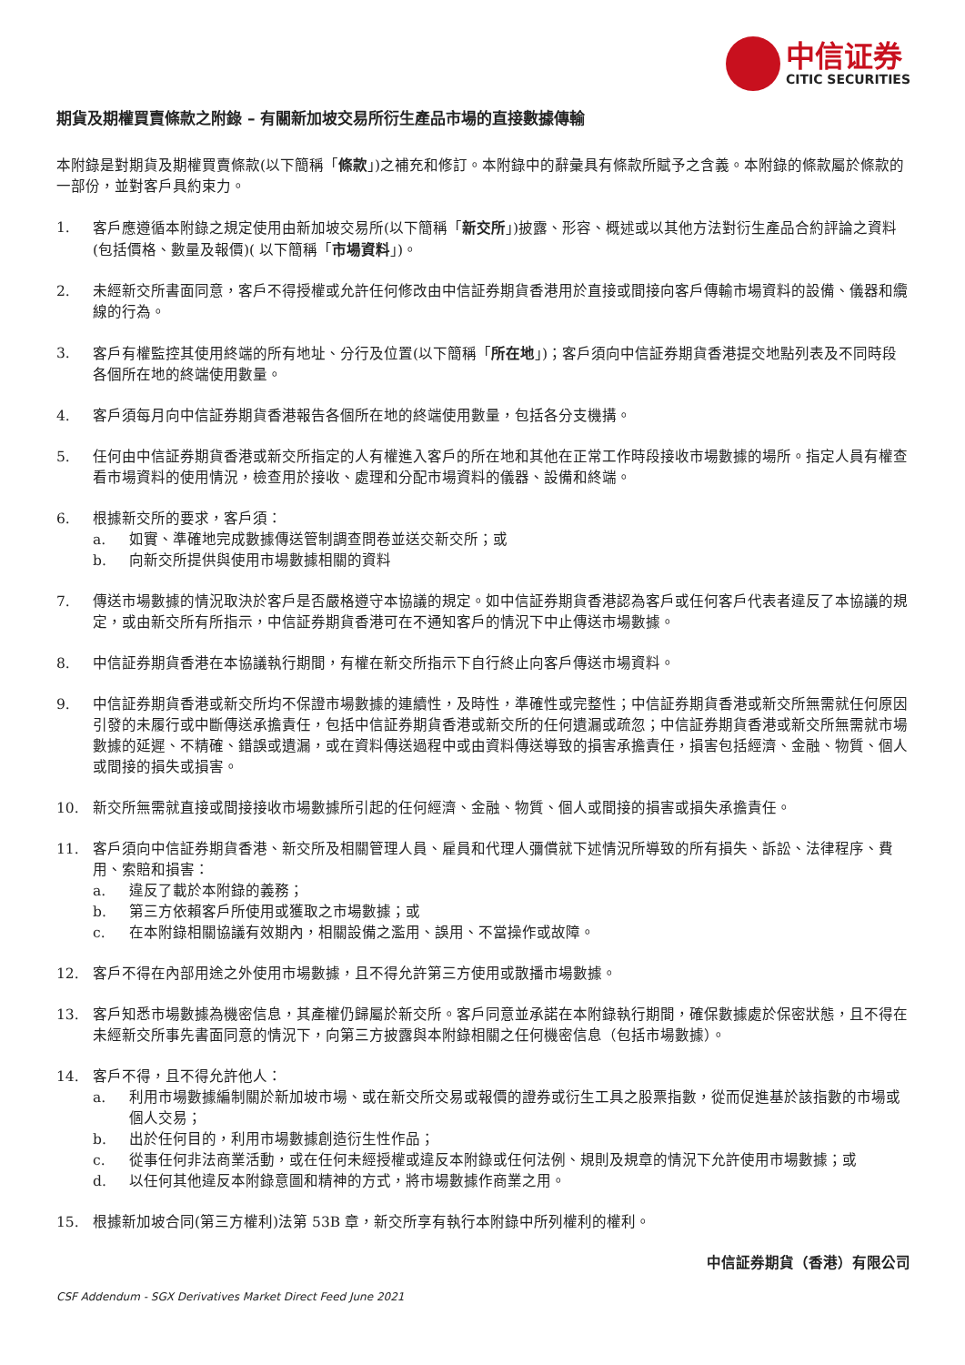中信证券
CITIC SECURITIES
期貨及期權買賣條款之附錄 – 有關新加坡交易所衍生產品市場的直接數據傳輸
本附錄是對期貨及期權買賣條款(以下簡稱「條款」)之補充和修訂。本附錄中的辭彙具有條款所賦予之含義。本附錄的條款屬於條款的一部份，並對客戶具約束力。
1. 客戶應遵循本附錄之規定使用由新加坡交易所(以下簡稱「新交所」)披露、形容、概述或以其他方法對衍生產品合約評論之資料(包括價格、數量及報價)( 以下簡稱「市場資料」)。
2. 未經新交所書面同意，客戶不得授權或允許任何修改由中信証券期貨香港用於直接或間接向客戶傳輸市場資料的設備、儀器和纜線的行為。
3. 客戶有權監控其使用終端的所有地址、分行及位置(以下簡稱「所在地」)；客戶須向中信証券期貨香港提交地點列表及不同時段各個所在地的終端使用數量。
4. 客戶須每月向中信証券期貨香港報告各個所在地的終端使用數量，包括各分支機搆。
5. 任何由中信証券期貨香港或新交所指定的人有權進入客戶的所在地和其他在正常工作時段接收市場數據的場所。指定人員有權查看市場資料的使用情況，檢查用於接收、處理和分配市場資料的儀器、設備和終端。
6. 根據新交所的要求，客戶須：
a. 如實、準確地完成數據傳送管制調查問卷並送交新交所；或
b. 向新交所提供與使用市場數據相關的資料
7. 傳送市場數據的情況取決於客戶是否嚴格遵守本協議的規定。如中信証券期貨香港認為客戶或任何客戶代表者違反了本協議的規定，或由新交所有所指示，中信証券期貨香港可在不通知客戶的情況下中止傳送市場數據。
8. 中信証券期貨香港在本協議執行期間，有權在新交所指示下自行終止向客戶傳送市場資料。
9. 中信証券期貨香港或新交所均不保證市場數據的連續性，及時性，準確性或完整性；中信証券期貨香港或新交所無需就任何原因引發的未履行或中斷傳送承擔責任，包括中信証券期貨香港或新交所的任何遺漏或疏忽；中信証券期貨香港或新交所無需就市場數據的延遲、不精確、錯誤或遺漏，或在資料傳送過程中或由資料傳送導致的損害承擔責任，損害包括經濟、金融、物質、個人或間接的損失或損害。
10. 新交所無需就直接或間接接收市場數據所引起的任何經濟、金融、物質、個人或間接的損害或損失承擔責任。
11. 客戶須向中信証券期貨香港、新交所及相關管理人員、雇員和代理人彌償就下述情況所導致的所有損失、訴訟、法律程序、費用、索賠和損害：
a. 違反了載於本附錄的義務；
b. 第三方依賴客戶所使用或獲取之市場數據；或
c. 在本附錄相關協議有效期內，相關設備之濫用、誤用、不當操作或故障。
12. 客戶不得在內部用途之外使用市場數據，且不得允許第三方使用或散播市場數據。
13. 客戶知悉市場數據為機密信息，其產權仍歸屬於新交所。客戶同意並承諾在本附錄執行期間，確保數據處於保密狀態，且不得在未經新交所事先書面同意的情況下，向第三方披露與本附錄相關之任何機密信息（包括市場數據）。
14. 客戶不得，且不得允許他人：
a. 利用市場數據編制關於新加坡市場、或在新交所交易或報價的證券或衍生工具之股票指數，從而促進基於該指數的市場或個人交易；
b. 出於任何目的，利用市場數據創造衍生性作品；
c. 從事任何非法商業活動，或在任何未經授權或違反本附錄或任何法例、規則及規章的情況下允許使用市場數據；或
d. 以任何其他違反本附錄意圖和精神的方式，將市場數據作商業之用。
15. 根據新加坡合同(第三方權利)法第 53B 章，新交所享有執行本附錄中所列權利的權利。
中信証券期貨（香港）有限公司
CSF Addendum - SGX Derivatives Market Direct Feed June 2021